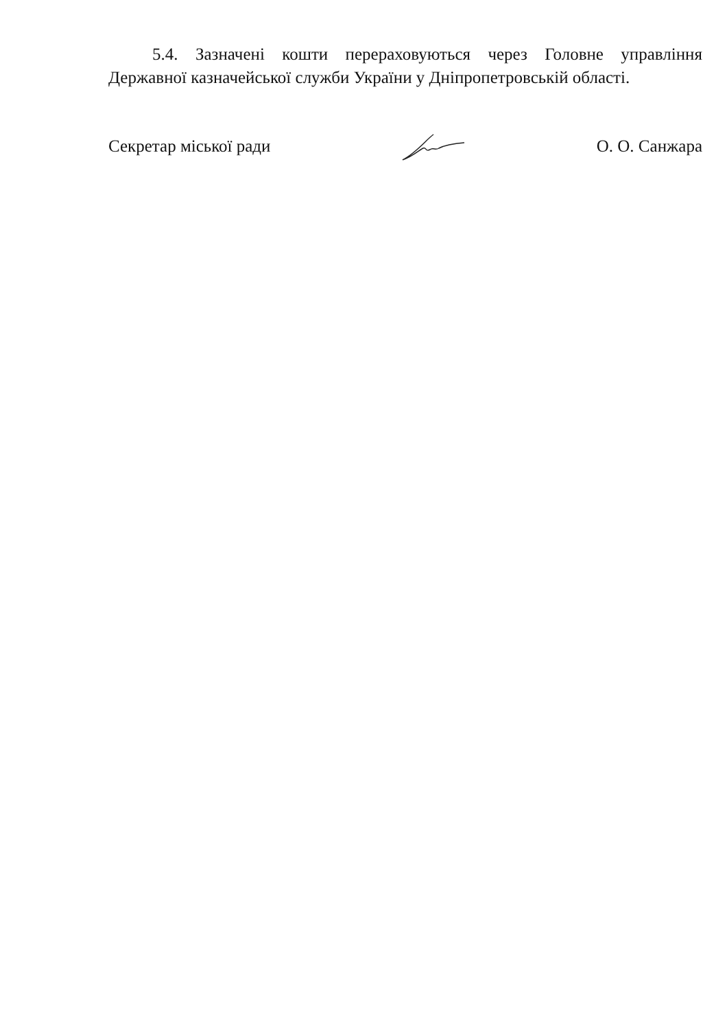5.4. Зазначені кошти перераховуються через Головне управління Державної казначейської служби України у Дніпропетровській області.
Секретар міської ради О. О. Санжара